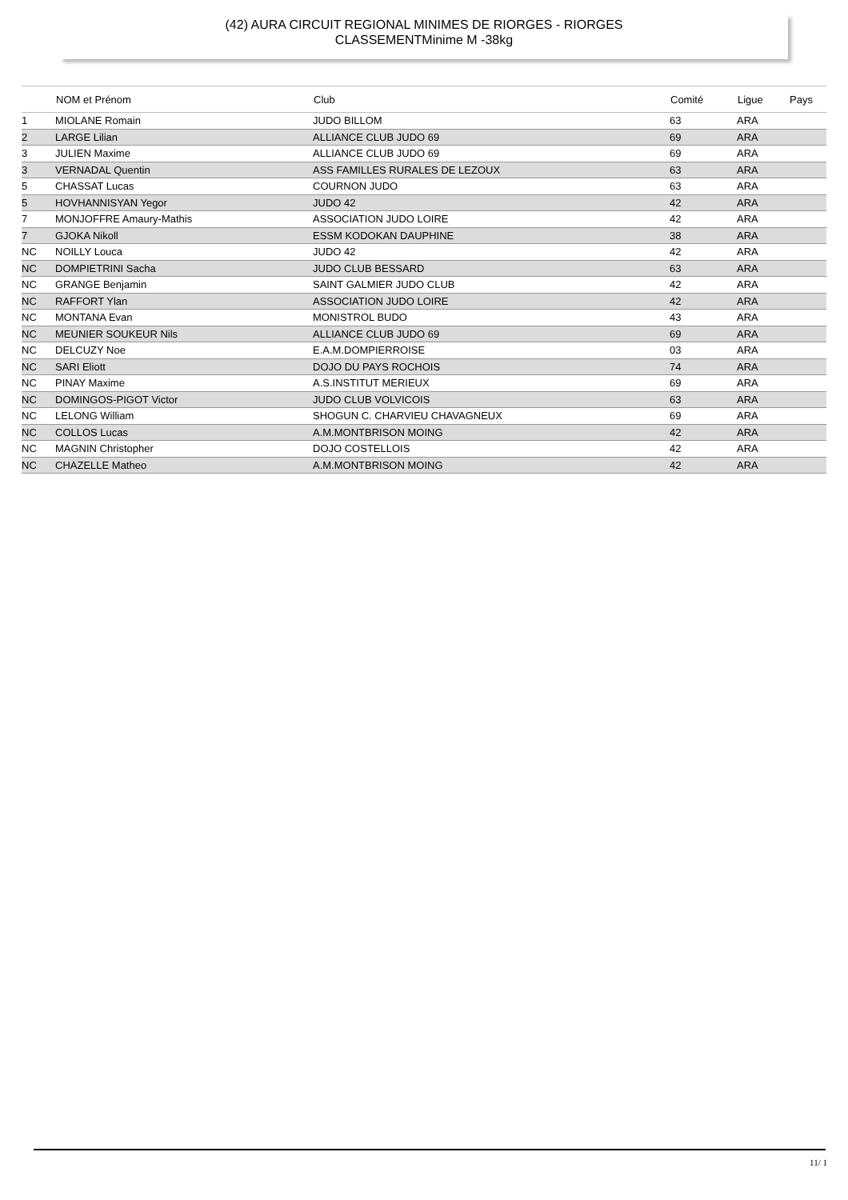(42) AURA CIRCUIT REGIONAL MINIMES DE RIORGES - RIORGES
CLASSEMENTMinime M -38kg
| | NOM et Prénom | Club | Comité | Ligue | Pays |
| --- | --- | --- | --- | --- | --- |
| 1 | MIOLANE Romain | JUDO BILLOM | 63 | ARA | |
| 2 | LARGE Lilian | ALLIANCE CLUB JUDO 69 | 69 | ARA | |
| 3 | JULIEN Maxime | ALLIANCE CLUB JUDO 69 | 69 | ARA | |
| 3 | VERNADAL Quentin | ASS FAMILLES RURALES DE LEZOUX | 63 | ARA | |
| 5 | CHASSAT Lucas | COURNON JUDO | 63 | ARA | |
| 5 | HOVHANNISYAN Yegor | JUDO 42 | 42 | ARA | |
| 7 | MONJOFFRE Amaury-Mathis | ASSOCIATION JUDO LOIRE | 42 | ARA | |
| 7 | GJOKA Nikoll | ESSM KODOKAN DAUPHINE | 38 | ARA | |
| NC | NOILLY Louca | JUDO 42 | 42 | ARA | |
| NC | DOMPIETRINI Sacha | JUDO CLUB BESSARD | 63 | ARA | |
| NC | GRANGE Benjamin | SAINT GALMIER JUDO CLUB | 42 | ARA | |
| NC | RAFFORT Ylan | ASSOCIATION JUDO LOIRE | 42 | ARA | |
| NC | MONTANA Evan | MONISTROL BUDO | 43 | ARA | |
| NC | MEUNIER SOUKEUR Nils | ALLIANCE CLUB JUDO 69 | 69 | ARA | |
| NC | DELCUZY Noe | E.A.M.DOMPIERROISE | 03 | ARA | |
| NC | SARI Eliott | DOJO DU PAYS ROCHOIS | 74 | ARA | |
| NC | PINAY Maxime | A.S.INSTITUT MERIEUX | 69 | ARA | |
| NC | DOMINGOS-PIGOT Victor | JUDO CLUB VOLVICOIS | 63 | ARA | |
| NC | LELONG William | SHOGUN C. CHARVIEU CHAVAGNEUX | 69 | ARA | |
| NC | COLLOS Lucas | A.M.MONTBRISON MOING | 42 | ARA | |
| NC | MAGNIN Christopher | DOJO COSTELLOIS | 42 | ARA | |
| NC | CHAZELLE Matheo | A.M.MONTBRISON MOING | 42 | ARA | |
11/ 1